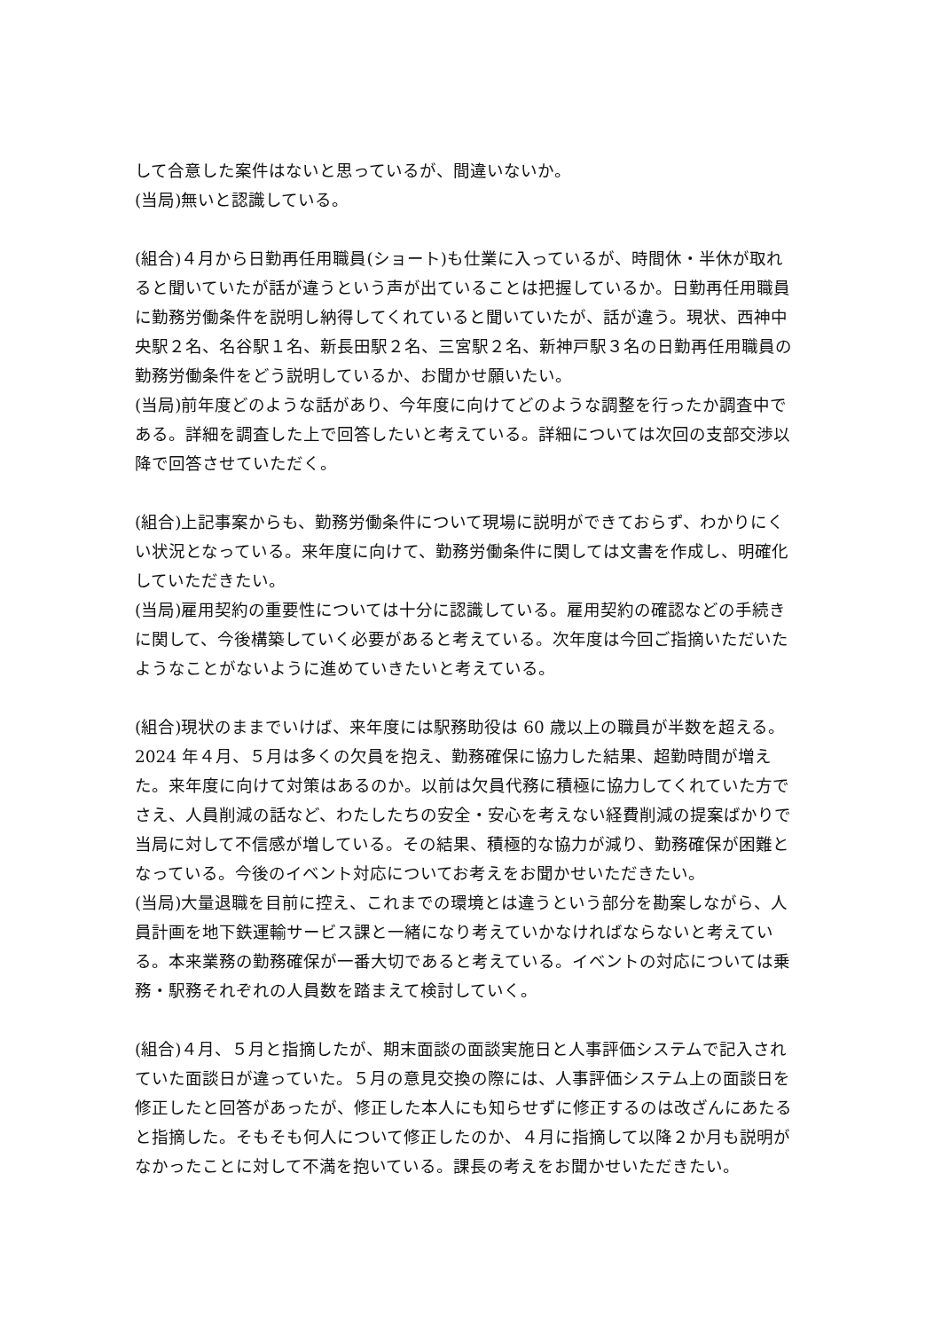して合意した案件はないと思っているが、間違いないか。
(当局)無いと認識している。
(組合)４月から日勤再任用職員(ショート)も仕業に入っているが、時間休・半休が取れると聞いていたが話が違うという声が出ていることは把握しているか。日勤再任用職員に勤務労働条件を説明し納得してくれていると聞いていたが、話が違う。現状、西神中央駅２名、名谷駅１名、新長田駅２名、三宮駅２名、新神戸駅３名の日勤再任用職員の勤務労働条件をどう説明しているか、お聞かせ願いたい。
(当局)前年度どのような話があり、今年度に向けてどのような調整を行ったか調査中である。詳細を調査した上で回答したいと考えている。詳細については次回の支部交渉以降で回答させていただく。
(組合)上記事案からも、勤務労働条件について現場に説明ができておらず、わかりにくい状況となっている。来年度に向けて、勤務労働条件に関しては文書を作成し、明確化していただきたい。
(当局)雇用契約の重要性については十分に認識している。雇用契約の確認などの手続きに関して、今後構築していく必要があると考えている。次年度は今回ご指摘いただいたようなことがないように進めていきたいと考えている。
(組合)現状のままでいけば、来年度には駅務助役は 60 歳以上の職員が半数を超える。2024 年４月、５月は多くの欠員を抱え、勤務確保に協力した結果、超勤時間が増えた。来年度に向けて対策はあるのか。以前は欠員代務に積極に協力してくれていた方でさえ、人員削減の話など、わたしたちの安全・安心を考えない経費削減の提案ばかりで当局に対して不信感が増している。その結果、積極的な協力が減り、勤務確保が困難となっている。今後のイベント対応についてお考えをお聞かせいただきたい。
(当局)大量退職を目前に控え、これまでの環境とは違うという部分を勘案しながら、人員計画を地下鉄運輸サービス課と一緒になり考えていかなければならないと考えている。本来業務の勤務確保が一番大切であると考えている。イベントの対応については乗務・駅務それぞれの人員数を踏まえて検討していく。
(組合)４月、５月と指摘したが、期末面談の面談実施日と人事評価システムで記入されていた面談日が違っていた。５月の意見交換の際には、人事評価システム上の面談日を修正したと回答があったが、修正した本人にも知らせずに修正するのは改ざんにあたると指摘した。そもそも何人について修正したのか、４月に指摘して以降２か月も説明がなかったことに対して不満を抱いている。課長の考えをお聞かせいただきたい。